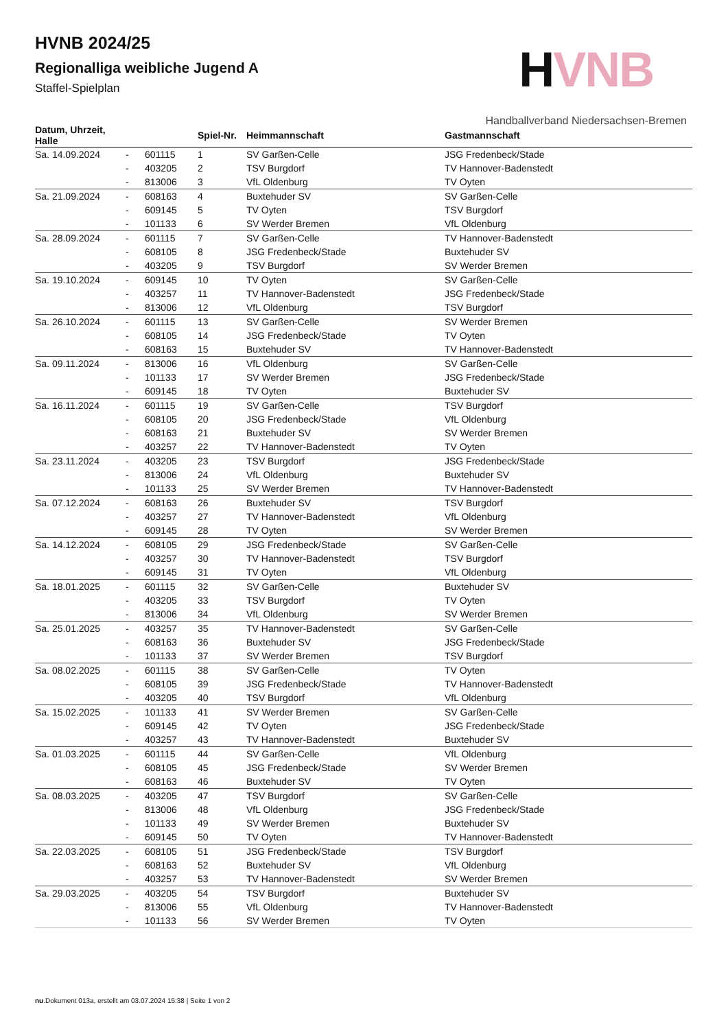HVNB
Handballverband Niedersachsen-Bremen
HVNB 2024/25
Regionalliga weibliche Jugend A
Staffel-Spielplan
| Datum, Uhrzeit, Halle | | | Spiel-Nr. | Heimmannschaft | Gastmannschaft |
| --- | --- | --- | --- | --- | --- |
| Sa. 14.09.2024 | - | 601115 | 1 | SV Garßen-Celle | JSG Fredenbeck/Stade |
| | - | 403205 | 2 | TSV Burgdorf | TV Hannover-Badenstedt |
| | - | 813006 | 3 | VfL Oldenburg | TV Oyten |
| Sa. 21.09.2024 | - | 608163 | 4 | Buxtehuder SV | SV Garßen-Celle |
| | - | 609145 | 5 | TV Oyten | TSV Burgdorf |
| | - | 101133 | 6 | SV Werder Bremen | VfL Oldenburg |
| Sa. 28.09.2024 | - | 601115 | 7 | SV Garßen-Celle | TV Hannover-Badenstedt |
| | - | 608105 | 8 | JSG Fredenbeck/Stade | Buxtehuder SV |
| | - | 403205 | 9 | TSV Burgdorf | SV Werder Bremen |
| Sa. 19.10.2024 | - | 609145 | 10 | TV Oyten | SV Garßen-Celle |
| | - | 403257 | 11 | TV Hannover-Badenstedt | JSG Fredenbeck/Stade |
| | - | 813006 | 12 | VfL Oldenburg | TSV Burgdorf |
| Sa. 26.10.2024 | - | 601115 | 13 | SV Garßen-Celle | SV Werder Bremen |
| | - | 608105 | 14 | JSG Fredenbeck/Stade | TV Oyten |
| | - | 608163 | 15 | Buxtehuder SV | TV Hannover-Badenstedt |
| Sa. 09.11.2024 | - | 813006 | 16 | VfL Oldenburg | SV Garßen-Celle |
| | - | 101133 | 17 | SV Werder Bremen | JSG Fredenbeck/Stade |
| | - | 609145 | 18 | TV Oyten | Buxtehuder SV |
| Sa. 16.11.2024 | - | 601115 | 19 | SV Garßen-Celle | TSV Burgdorf |
| | - | 608105 | 20 | JSG Fredenbeck/Stade | VfL Oldenburg |
| | - | 608163 | 21 | Buxtehuder SV | SV Werder Bremen |
| | - | 403257 | 22 | TV Hannover-Badenstedt | TV Oyten |
| Sa. 23.11.2024 | - | 403205 | 23 | TSV Burgdorf | JSG Fredenbeck/Stade |
| | - | 813006 | 24 | VfL Oldenburg | Buxtehuder SV |
| | - | 101133 | 25 | SV Werder Bremen | TV Hannover-Badenstedt |
| Sa. 07.12.2024 | - | 608163 | 26 | Buxtehuder SV | TSV Burgdorf |
| | - | 403257 | 27 | TV Hannover-Badenstedt | VfL Oldenburg |
| | - | 609145 | 28 | TV Oyten | SV Werder Bremen |
| Sa. 14.12.2024 | - | 608105 | 29 | JSG Fredenbeck/Stade | SV Garßen-Celle |
| | - | 403257 | 30 | TV Hannover-Badenstedt | TSV Burgdorf |
| | - | 609145 | 31 | TV Oyten | VfL Oldenburg |
| Sa. 18.01.2025 | - | 601115 | 32 | SV Garßen-Celle | Buxtehuder SV |
| | - | 403205 | 33 | TSV Burgdorf | TV Oyten |
| | - | 813006 | 34 | VfL Oldenburg | SV Werder Bremen |
| Sa. 25.01.2025 | - | 403257 | 35 | TV Hannover-Badenstedt | SV Garßen-Celle |
| | - | 608163 | 36 | Buxtehuder SV | JSG Fredenbeck/Stade |
| | - | 101133 | 37 | SV Werder Bremen | TSV Burgdorf |
| Sa. 08.02.2025 | - | 601115 | 38 | SV Garßen-Celle | TV Oyten |
| | - | 608105 | 39 | JSG Fredenbeck/Stade | TV Hannover-Badenstedt |
| | - | 403205 | 40 | TSV Burgdorf | VfL Oldenburg |
| Sa. 15.02.2025 | - | 101133 | 41 | SV Werder Bremen | SV Garßen-Celle |
| | - | 609145 | 42 | TV Oyten | JSG Fredenbeck/Stade |
| | - | 403257 | 43 | TV Hannover-Badenstedt | Buxtehuder SV |
| Sa. 01.03.2025 | - | 601115 | 44 | SV Garßen-Celle | VfL Oldenburg |
| | - | 608105 | 45 | JSG Fredenbeck/Stade | SV Werder Bremen |
| | - | 608163 | 46 | Buxtehuder SV | TV Oyten |
| Sa. 08.03.2025 | - | 403205 | 47 | TSV Burgdorf | SV Garßen-Celle |
| | - | 813006 | 48 | VfL Oldenburg | JSG Fredenbeck/Stade |
| | - | 101133 | 49 | SV Werder Bremen | Buxtehuder SV |
| | - | 609145 | 50 | TV Oyten | TV Hannover-Badenstedt |
| Sa. 22.03.2025 | - | 608105 | 51 | JSG Fredenbeck/Stade | TSV Burgdorf |
| | - | 608163 | 52 | Buxtehuder SV | VfL Oldenburg |
| | - | 403257 | 53 | TV Hannover-Badenstedt | SV Werder Bremen |
| Sa. 29.03.2025 | - | 403205 | 54 | TSV Burgdorf | Buxtehuder SV |
| | - | 813006 | 55 | VfL Oldenburg | TV Hannover-Badenstedt |
| | - | 101133 | 56 | SV Werder Bremen | TV Oyten |
nu.Dokument 013a, erstellt am 03.07.2024 15:38 | Seite 1 von 2